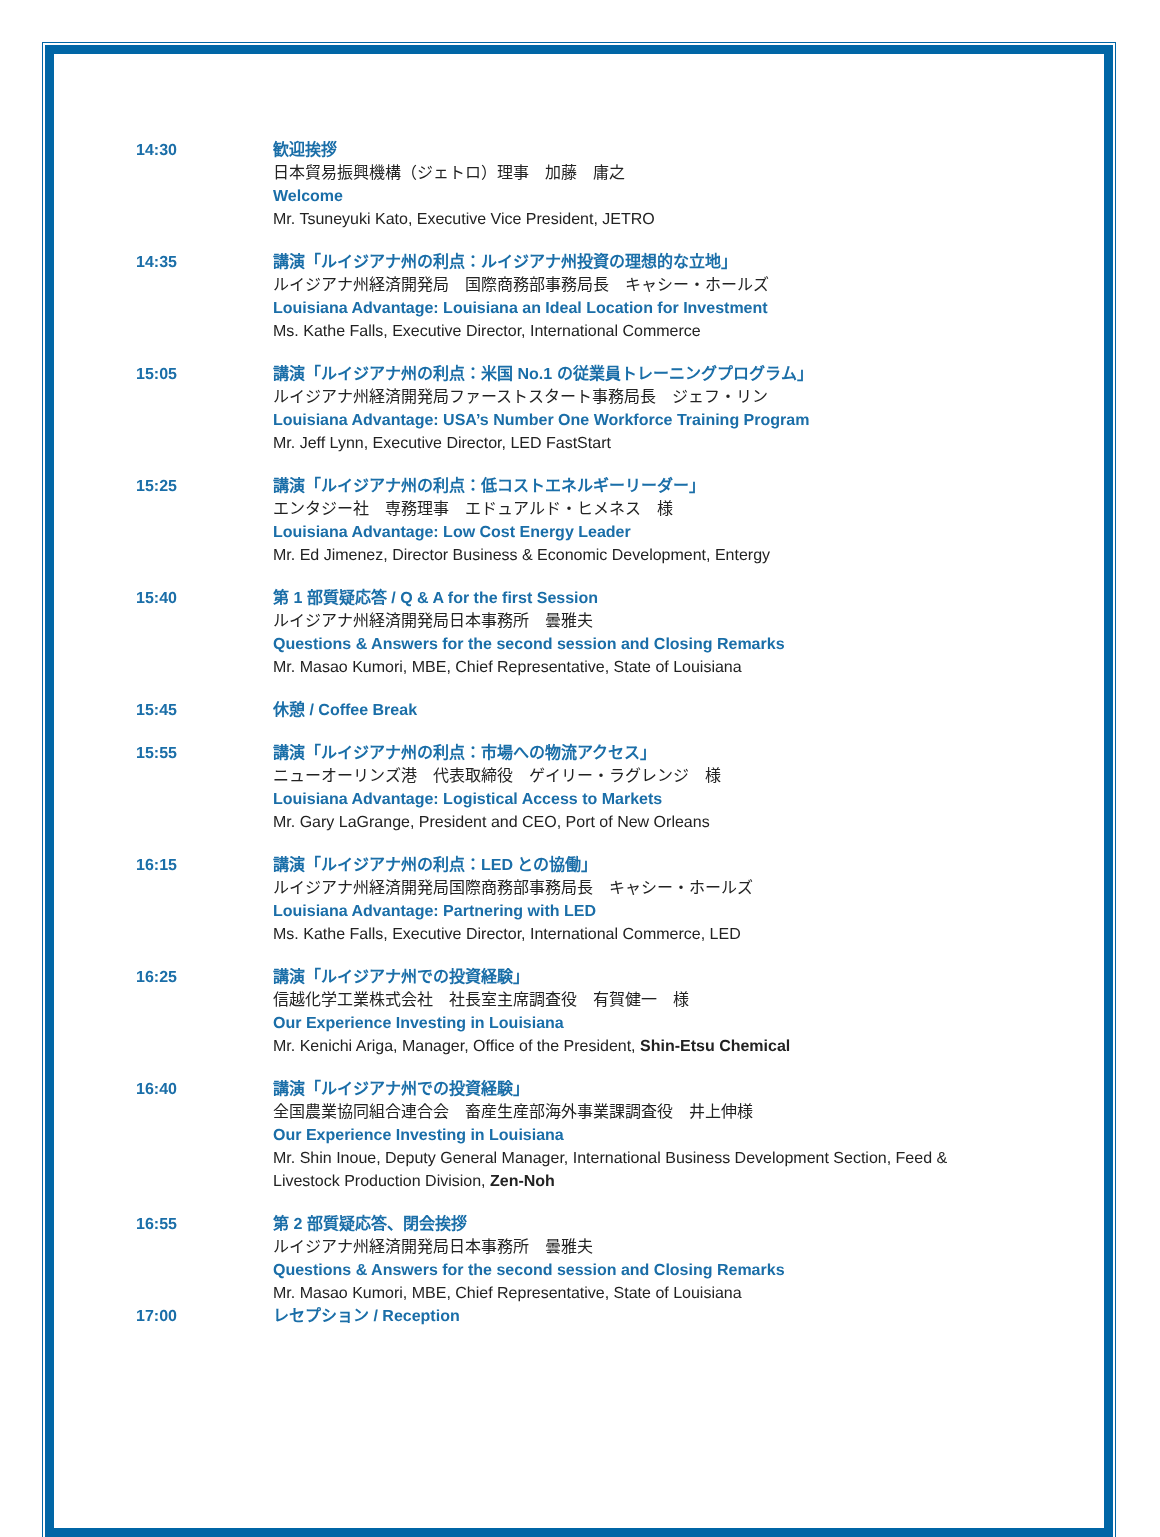14:30 歓迎挨拶
日本貿易振興機構（ジェトロ）理事　加藤　庸之
Welcome
Mr. Tsuneyuki Kato, Executive Vice President, JETRO
14:35 講演「ルイジアナ州の利点：ルイジアナ州投資の理想的な立地」
ルイジアナ州経済開発局　国際商務部事務局長　キャシー・ホールズ
Louisiana Advantage: Louisiana an Ideal Location for Investment
Ms. Kathe Falls, Executive Director, International Commerce
15:05 講演「ルイジアナ州の利点：米国 No.1 の従業員トレーニングプログラム」
ルイジアナ州経済開発局ファーストスタート事務局長　ジェフ・リン
Louisiana Advantage: USA’s Number One Workforce Training Program
Mr. Jeff Lynn, Executive Director, LED FastStart
15:25 講演「ルイジアナ州の利点：低コストエネルギーリーダー」
エンタジー社　専務理事　エドュアルド・ヒメネス　様
Louisiana Advantage: Low Cost Energy Leader
Mr. Ed Jimenez, Director Business & Economic Development, Entergy
15:40 第 1 部質疑応答 / Q & A for the first Session
ルイジアナ州経済開発局日本事務所　曇雅夫
Questions & Answers for the second session and Closing Remarks
Mr. Masao Kumori, MBE, Chief Representative, State of Louisiana
15:45 休憩 / Coffee Break
15:55 講演「ルイジアナ州の利点：市場への物流アクセス」
ニューオーリンズ港　代表取締役　ゲイリー・ラグレンジ　様
Louisiana Advantage: Logistical Access to Markets
Mr. Gary LaGrange, President and CEO, Port of New Orleans
16:15 講演「ルイジアナ州の利点：LED との協働」
ルイジアナ州経済開発局国際商務部事務局長　キャシー・ホールズ
Louisiana Advantage: Partnering with LED
Ms. Kathe Falls, Executive Director, International Commerce, LED
16:25 講演「ルイジアナ州での投資経験」
信越化学工業株式会社　社長室主席調査役　有賀健一　様
Our Experience Investing in Louisiana
Mr. Kenichi Ariga, Manager, Office of the President, Shin-Etsu Chemical
16:40 講演「ルイジアナ州での投資経験」
全国農業協同組合連合会　畜産生産部海外事業課調査役　井上伸様
Our Experience Investing in Louisiana
Mr. Shin Inoue, Deputy General Manager, International Business Development Section, Feed & Livestock Production Division, Zen-Noh
16:55 第 2 部質疑応答、閉会挨拶
ルイジアナ州経済開発局日本事務所　曇雅夫
Questions & Answers for the second session and Closing Remarks
Mr. Masao Kumori, MBE, Chief Representative, State of Louisiana
17:00 レセプション / Reception